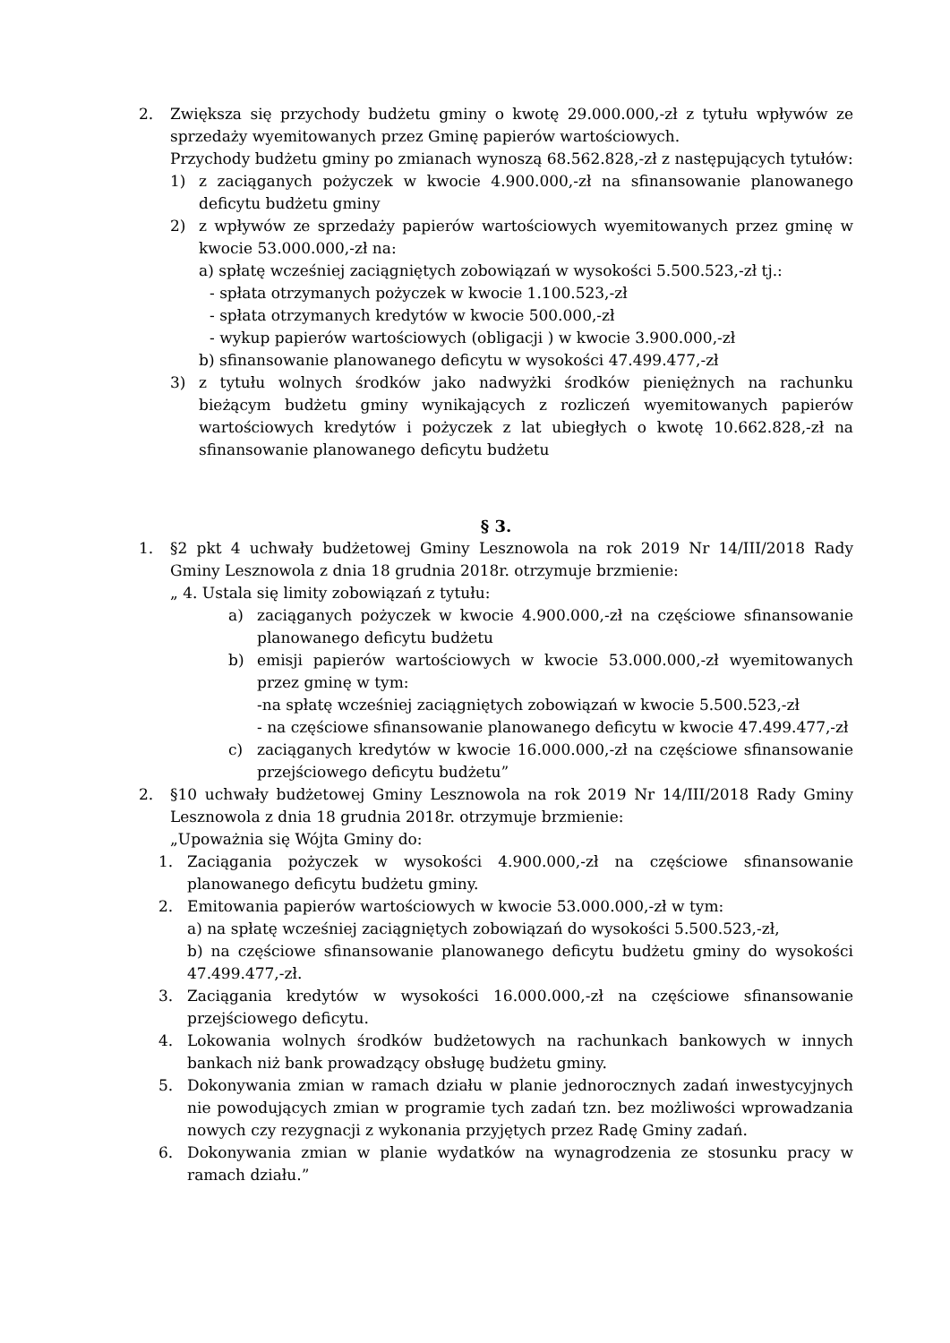2. Zwiększa się przychody budżetu gminy o kwotę 29.000.000,-zł z tytułu wpływów ze sprzedaży wyemitowanych przez Gminę papierów wartościowych.
Przychody budżetu gminy po zmianach wynoszą 68.562.828,-zł z następujących tytułów:
1) z zaciąganych pożyczek w kwocie 4.900.000,-zł na sfinansowanie planowanego deficytu budżetu gminy
2) z wpływów ze sprzedaży papierów wartościowych wyemitowanych przez gminę w kwocie 53.000.000,-zł na:
a) spłatę wcześniej zaciągniętych zobowiązań w wysokości 5.500.523,-zł tj.:
- spłata otrzymanych pożyczek w kwocie 1.100.523,-zł
- spłata otrzymanych kredytów w kwocie 500.000,-zł
- wykup papierów wartościowych (obligacji ) w kwocie 3.900.000,-zł
b) sfinansowanie planowanego deficytu w wysokości 47.499.477,-zł
3) z tytułu wolnych środków jako nadwyżki środków pieniężnych na rachunku bieżącym budżetu gminy wynikających z rozliczeń wyemitowanych papierów wartościowych kredytów i pożyczek z lat ubiegłych o kwotę 10.662.828,-zł na sfinansowanie planowanego deficytu budżetu
§ 3.
1. §2 pkt 4 uchwały budżetowej Gminy Lesznowola na rok 2019 Nr 14/III/2018 Rady Gminy Lesznowola z dnia 18 grudnia 2018r. otrzymuje brzmienie:
„ 4. Ustala się limity zobowiązań z tytułu:
a) zaciąganych pożyczek w kwocie 4.900.000,-zł na częściowe sfinansowanie planowanego deficytu budżetu
b) emisji papierów wartościowych w kwocie 53.000.000,-zł wyemitowanych przez gminę w tym:
-na spłatę wcześniej zaciągniętych zobowiązań w kwocie 5.500.523,-zł
- na częściowe sfinansowanie planowanego deficytu w kwocie 47.499.477,-zł
c) zaciąganych kredytów w kwocie 16.000.000,-zł na częściowe sfinansowanie przejściowego deficytu budżetu”
2. §10 uchwały budżetowej Gminy Lesznowola na rok 2019 Nr 14/III/2018 Rady Gminy Lesznowola z dnia 18 grudnia 2018r. otrzymuje brzmienie:
„Upoważnia się Wójta Gminy do:
1. Zaciągania pożyczek w wysokości 4.900.000,-zł na częściowe sfinansowanie planowanego deficytu budżetu gminy.
2. Emitowania papierów wartościowych w kwocie 53.000.000,-zł w tym:
a) na spłatę wcześniej zaciągniętych zobowiązań do wysokości 5.500.523,-zł,
b) na częściowe sfinansowanie planowanego deficytu budżetu gminy do wysokości 47.499.477,-zł.
3. Zaciągania kredytów w wysokości 16.000.000,-zł na częściowe sfinansowanie przejściowego deficytu.
4. Lokowania wolnych środków budżetowych na rachunkach bankowych w innych bankach niż bank prowadzący obsługę budżetu gminy.
5. Dokonywania zmian w ramach działu w planie jednorocznych zadań inwestycyjnych nie powodujących zmian w programie tych zadań tzn. bez możliwości wprowadzania nowych czy rezygnacji z wykonania przyjętych przez Radę Gminy zadań.
6. Dokonywania zmian w planie wydatków na wynagrodzenia ze stosunku pracy w ramach działu.”